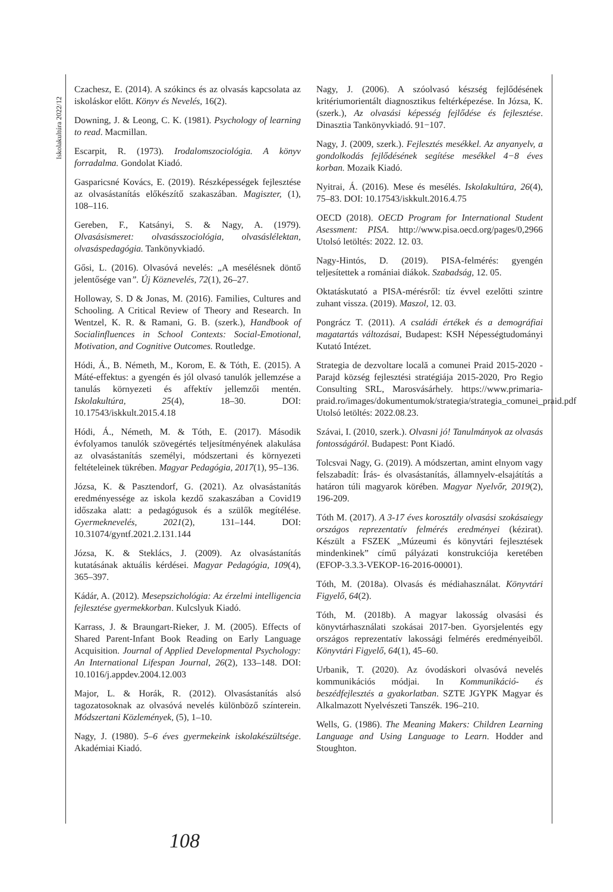Iskolakultúra 2022/12
Czachesz, E. (2014). A szókincs és az olvasás kapcsolata az iskoláskor előtt. Könyv és Nevelés, 16(2).
Downing, J. & Leong, C. K. (1981). Psychology of learning to read. Macmillan.
Escarpit, R. (1973). Irodalomszociológia. A könyv forradalma. Gondolat Kiadó.
Gasparicsné Kovács, E. (2019). Részképességek fejlesztése az olvasástanítás előkészítő szakaszában. Magiszter, (1), 108–116.
Gereben, F., Katsányi, S. & Nagy, A. (1979). Olvasásismeret: olvasásszociológia, olvasáslélektan, olvasáspedagógia. Tankönyvkiadó.
Gősi, L. (2016). Olvasóvá nevelés: „A mesélésnek döntő jelentősége van”. Új Köznevelés, 72(1), 26–27.
Holloway, S. D & Jonas, M. (2016). Families, Cultures and Schooling. A Critical Review of Theory and Research. In Wentzel, K. R. & Ramani, G. B. (szerk.), Handbook of Socialinfluences in School Contexts: Social-Emotional, Motivation, and Cognitive Outcomes. Routledge.
Hódi, Á., B. Németh, M., Korom, E. & Tóth, E. (2015). A Máté-effektus: a gyengén és jól olvasó tanulók jellemzése a tanulás környezeti és affektív jellemzői mentén. Iskolakultúra, 25(4), 18–30. DOI: 10.17543/iskkult.2015.4.18
Hódi, Á., Németh, M. & Tóth, E. (2017). Második évfolyamos tanulók szövegértés teljesítményének alakulása az olvasástanítás személyi, módszertani és környezeti feltételeinek tükrében. Magyar Pedagógia, 2017(1), 95–136.
Józsa, K. & Pasztendorf, G. (2021). Az olvasástanítás eredményessége az iskola kezdő szakaszában a Covid19 időszaka alatt: a pedagógusok és a szülők megítélése. Gyermeknevelés, 2021(2), 131–144. DOI: 10.31074/gyntf.2021.2.131.144
Józsa, K. & Steklács, J. (2009). Az olvasástanítás kutatásának aktuális kérdései. Magyar Pedagógia, 109(4), 365–397.
Kádár, A. (2012). Mesepszichológia: Az érzelmi intelligencia fejlesztése gyermekkorban. Kulcslyuk Kiadó.
Karrass, J. & Braungart-Rieker, J. M. (2005). Effects of Shared Parent-Infant Book Reading on Early Language Acquisition. Journal of Applied Developmental Psychology: An International Lifespan Journal, 26(2), 133–148. DOI: 10.1016/j.appdev.2004.12.003
Major, L. & Horák, R. (2012). Olvasástanítás alsó tagozatosoknak az olvasóvá nevelés különböző színterein. Módszertani Közlemények, (5), 1–10.
Nagy, J. (1980). 5–6 éves gyermekeink iskolakészültsége. Akadémiai Kiadó.
Nagy, J. (2006). A szóolvasó készség fejlődésének kritériumorientált diagnosztikus feltérképezése. In Józsa, K. (szerk.), Az olvasási képesség fejlődése és fejlesztése. Dinasztia Tankönyvkiadó. 91−107.
Nagy, J. (2009, szerk.). Fejlesztés mesékkel. Az anyanyelv, a gondolkodás fejlődésének segítése mesékkel 4−8 éves korban. Mozaik Kiadó.
Nyitrai, Á. (2016). Mese és mesélés. Iskolakultúra, 26(4), 75–83. DOI: 10.17543/iskkult.2016.4.75
OECD (2018). OECD Program for International Student Asessment: PISA. http://www.pisa.oecd.org/pages/0,2966 Utolsó letöltés: 2022. 12. 03.
Nagy-Hintós, D. (2019). PISA-felmérés: gyengén teljesítettek a romániai diákok. Szabadság, 12. 05.
Oktatáskutató a PISA-mérésről: tíz évvel ezelőtti szintre zuhant vissza. (2019). Maszol, 12. 03.
Pongrácz T. (2011). A családi értékek és a demográfiai magatartás változásai, Budapest: KSH Népességtudományi Kutató Intézet.
Strategia de dezvoltare locală a comunei Praid 2015-2020 - Parajd község fejlesztési stratégiája 2015-2020, Pro Regio Consulting SRL, Marosvásárhely. https://www.primaria-praid.ro/images/dokumentumok/strategia/strategia_comunei_praid.pdf Utolsó letöltés: 2022.08.23.
Szávai, I. (2010, szerk.). Olvasni jó! Tanulmányok az olvasás fontosságáról. Budapest: Pont Kiadó.
Tolcsvai Nagy, G. (2019). A módszertan, amint elnyom vagy felszabadít: Írás- és olvasástanítás, államnyelv-elsajátítás a határon túli magyarok körében. Magyar Nyelvőr, 2019(2), 196-209.
Tóth M. (2017). A 3-17 éves korosztály olvasási szokásaiegy országos reprezentatív felmérés eredményei (kézirat). Készült a FSZEK „Múzeumi és könyvtári fejlesztések mindenkinek” című pályázati konstrukciója keretében (EFOP-3.3.3-VEKOP-16-2016-00001).
Tóth, M. (2018a). Olvasás és médiahasználat. Könyvtári Figyelő, 64(2).
Tóth, M. (2018b). A magyar lakosság olvasási és könyvtárhasználati szokásai 2017-ben. Gyorsjelentés egy országos reprezentatív lakossági felmérés eredményeiből. Könyvtári Figyelő, 64(1), 45–60.
Urbanik, T. (2020). Az óvodáskori olvasóvá nevelés kommunikációs módjai. In Kommunikáció- és beszédfejlesztés a gyakorlatban. SZTE JGYPK Magyar és Alkalmazott Nyelvészeti Tanszék. 196–210.
Wells, G. (1986). The Meaning Makers: Children Learning Language and Using Language to Learn. Hodder and Stoughton.
108